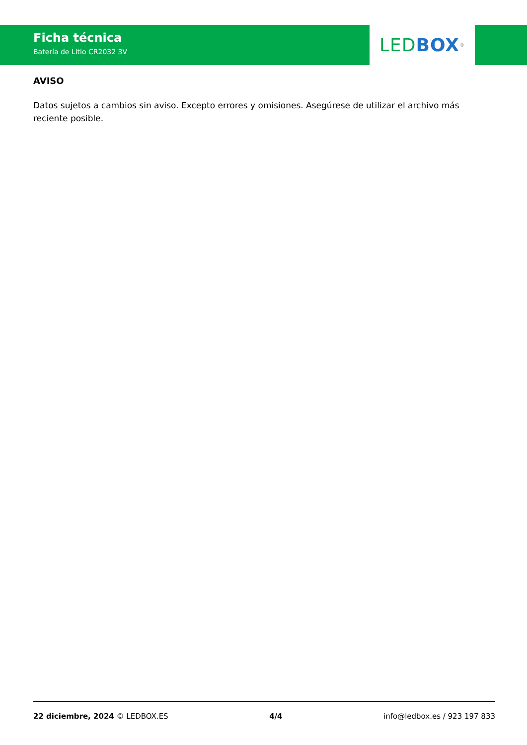Ficha técnica
Batería de Litio CR2032 3V
LED BOX<sup>®</sup>
AVISO
Datos sujetos a cambios sin aviso. Excepto errores y omisiones. Asegúrese de utilizar el archivo más reciente posible.
22 diciembre, 2024 © LEDBOX.ES 4/4 info@ledbox.es / 923 197 833